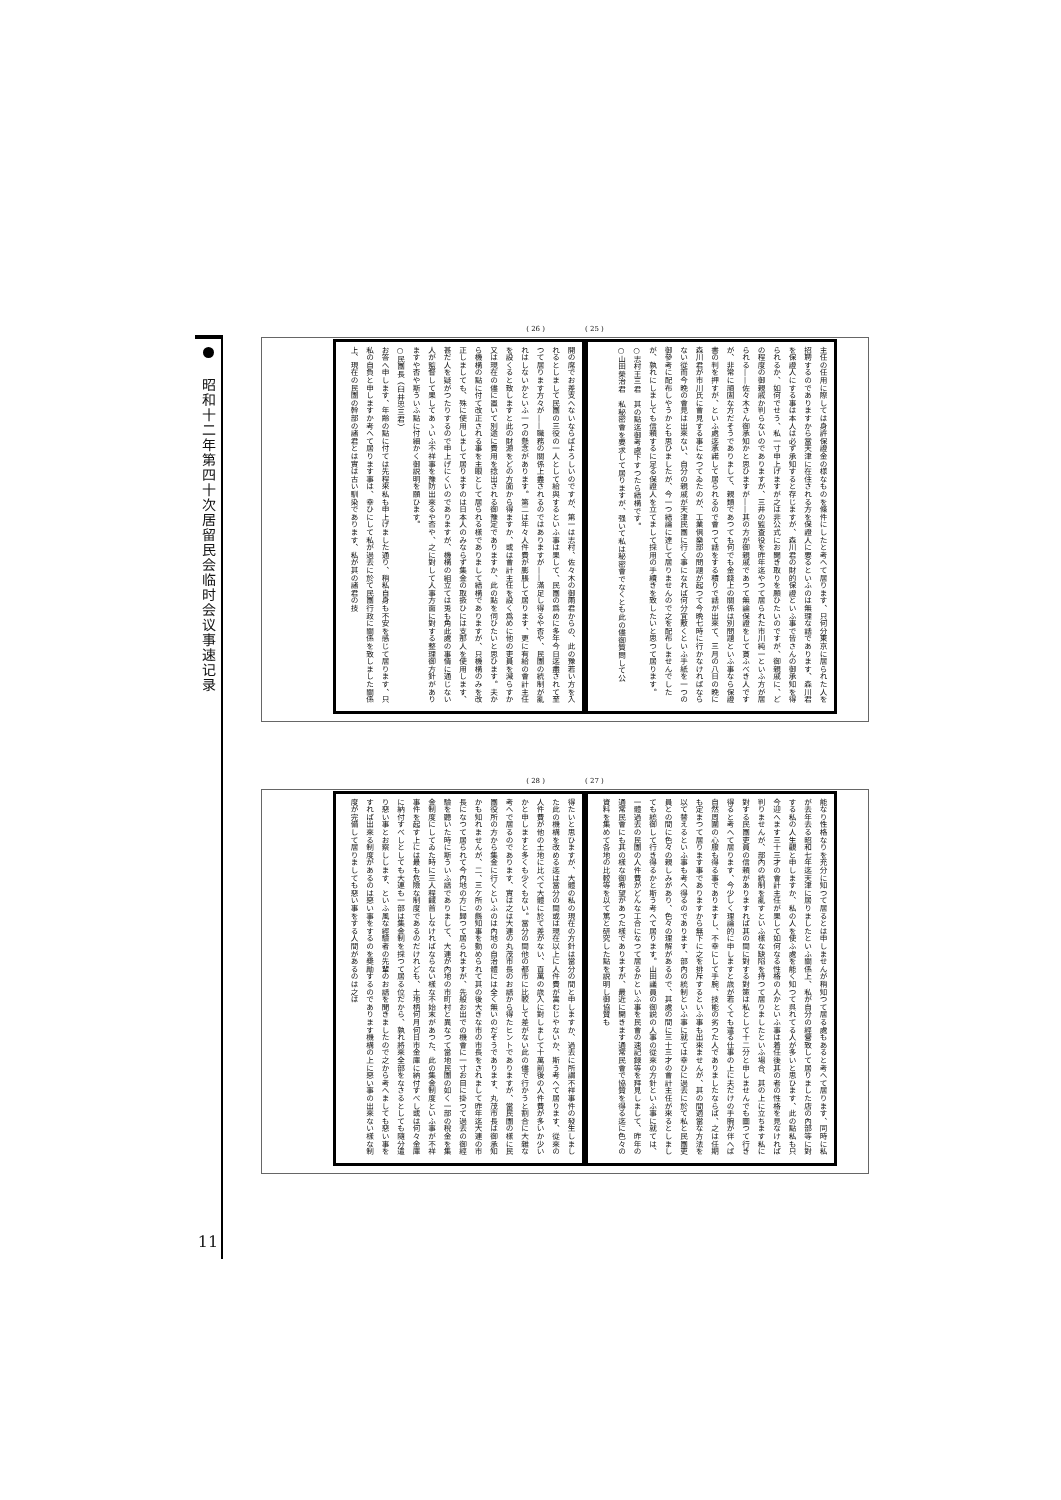昭和十二年第四十次居留民会临时会议事速记录
11
( 25 ) ( 26 )
主任の任用に際しては身許保證金の様なものを條件にしたと考へて居ります、只何分東京に居られた人を招聘するのでありますから當天津に在住される方を保證人に要るといふのは無理な話であります、森川君を保證人にする事は本人は必ず承知すると存じますが、森川君の財的保證といふ事で皆さんの御承知を得られるか、如何でせう、私一寸申上げますが之は非公式にお聞き取りを願ひたいのですが、御親戚に、どの程度の御親戚か判らないのでありますが、三井の監査役を昨年迄やつて居られた市川純一といふ方が居られる——佐々木さん御承知かと思ひますが——其の方が御親戚であつて無論保證をして貰ふべき人ですが、非常に頑固な方だそうでありまして、親類であつても何でも金錢上の關係は別問題といふ事なら保證書の判を押すが、といふ處迄承諾して居られるので會つて話をする積りで話が出來て、三月の八日の晩に森川君が市川氏に會見する事になつてゐたのが、工業倶樂部の問題が起つて今晩七時に行かなければならない從而今晩の會見は出來ない、自分の親戚が天津民團に行く事になれば何分宜敷くといふ手紙を一つの御參考に配布しやうかとも思ひましたが、今一つ結論に達して居りませんので之を配布しませんでしたが、孰れにしましても信頼するに足る保證人を立てまして採用の手續きを致したいと思つて居ります。
○志村王三君　其の點迄御考慮下すつたら結構です。
○山田榮治君　私秘密會を要求して居りますが、强いて私は秘密會でなくとも此の儘御質問して公
開の席でお差支へないならばよろしいのですが、第一は志村、佐々木の御兩君からの、此の豫若い方を入れるとしまして民團の三役の一人として給與するといふ事は果して、民團の爲めに多年今日迄盡されて至つて居ります方々が——職務の關係上盡されるのではありますが——滿足し得るや否や、民團の統制が亂れはしないかといふ一つの懸念があります。第二は年々人件費が膨脹して居ります、更に有給の會計主任を設くると致しますと此の財源をどの方面から得ますか、或は會計主任を設く爲めに他の吏員を減らすか又は現在の儘に置いて別途に費用を捻出される御豫定でありますか、此の點を伺ひたいと思ひます。夫から機構の點に付て改正される事を主眼として居られる樣でありまして結構でありますが、只機構のみを改正しましても、殊に使用しまして居りますのは日本人のみならず集金の取扱ひには支那人を使用します、甚だ人を疑がつたりするので申上げにくいのでありますが、機構の組立ては兎も角此處の事情に通じない人が監督して果してあゝいふ不祥事を豫防出來るや否や、之に對して人事方面に對する整理御方針がありますや否や斯ういふ點に付細かく御説明を願ひます。
○民團長（臼井忠三君）
お答へ申します、年齢の點に付ては先程來私も申上げました通り、稍私自身も不安を感じて居ります、只私の自負と申しますか考へて居ります事は、幸ひにして私が過去に於て民團行政に關係を致しました關係上、現在の民團の幹部の諸君とは實は古い馴染であります、私が其の諸君の技
( 27 ) ( 28 )
能なり性格なりを充分に知つて居るとは申しませんが稍知つて居る處もあると考へて居ります、同時に私が去年去る昭和七年迄天津に居りましたといふ關係上、私が自分の經營致して居りました店の內部等に對する私の人生觀と申しますか、私の人を使ふ處を能く知つて呉れてる人が多いと思ひます、此の點私も只今迎へます三十三才の會計主任が果して如何なる性格の人かといふ事は着任後其の者の性格を見なければ判りませんが、部內の統制を亂すといふ樣な缺陷を持つて居りましたといふ場合、其の上に立ちます私に對する民團吏員の信頼がありますれば其の間に對する對策は私として十二分と申しませんでも圖つて行き得ると考へて居ります、今少しく理論的に申しますと歳が若くても遣る仕事の上に夫だけの手腕が伴へば自然周圍の心服も得る事でありますし、不幸にして手腕、技能の劣つた人でありましたならば、之は任期も定まつて居ります事でありますから無下に之を排斥するといふ事も出來ませんが、其の間適當な方法を以て替えるといふ事も考へ得るのであります、部內の統制といふ事に就ては幸ひに過去に於て私と民團吏員との間に色々の親しみがあり、色々の理解があるので、其處の間に三十三才の會計主任が來るとしましても統御して行き得るかと斯う考へて居ります。山田議員の御説の人事の從來の方針といふ事に就ては、一體過去の民團の人件費がどんな工合になつて居るかといふ事を民會の速記録等を拜見しまして、昨年の通常民會にも其の樣な御希望があつた樣でありますが、最近に開きます通常民會で協贊を得る迄に色々の資料を集めて各地の比較等を以て篤と研究した點を説明し御協贊も
得たいと思ひますが、大體の私の現在の方針は當分の間と申しますか、過去に所謂不祥事件の發生しました此の機構を改める迄は當分の間或は現在以上に人件費が嵩むじやないか、斯う考へて居ります、從來の人件費が他の土地に比べて大體に於て差がない、百萬の歳入に對しまして十萬前後の人件費が多いか少いかと申しますと多くも少くもない。當分の間他の都市に比較して差がない此の儘で行かうと割合に大雜な考へで居るのであります、實は之は大連の丸茂市長のお話から得たヒントでありますが、當民團の樣に民團役所の方から集金に行くといふのは內地の自治體には全く無いのだそうであります、丸茂市長は御承知かも知れませんが、二、三ケ所の縣知事を勤められて其の後大きな市の市長をされまして昨年迄大連の市長になつて居られて今內地の方に歸つて居られますが、先般お出での機會に一寸お目に掛つて過去の御經驗を聽いた時に斯ういふ話でありまして、大連が內地の市町村と異なつて當地民團の如く一部の稅金を集金制度にしてゐた時に三人程馘首しなければならない樣な不始末があつた、此の集金制度といふ事が不祥事件を起す上には最も危險な制度であるのだけれども、土地柄何月何日市金庫に納付すべし或は何々金庫に納付すべしとしても大連も一部は集金制を採つて居る位だから、孰れ將來全部をなさるとしても隨分遣り惡い事とお察しします、といふ風な經驗者の先輩のお話を聞きましたので之から考へましても惡い事をすれば出來る制度があるのは惡い事をするのを奬勵するのであります機構の上に惡い事の出來ない樣な制度が完備して居りましても惡い事をする人間があるのは之は